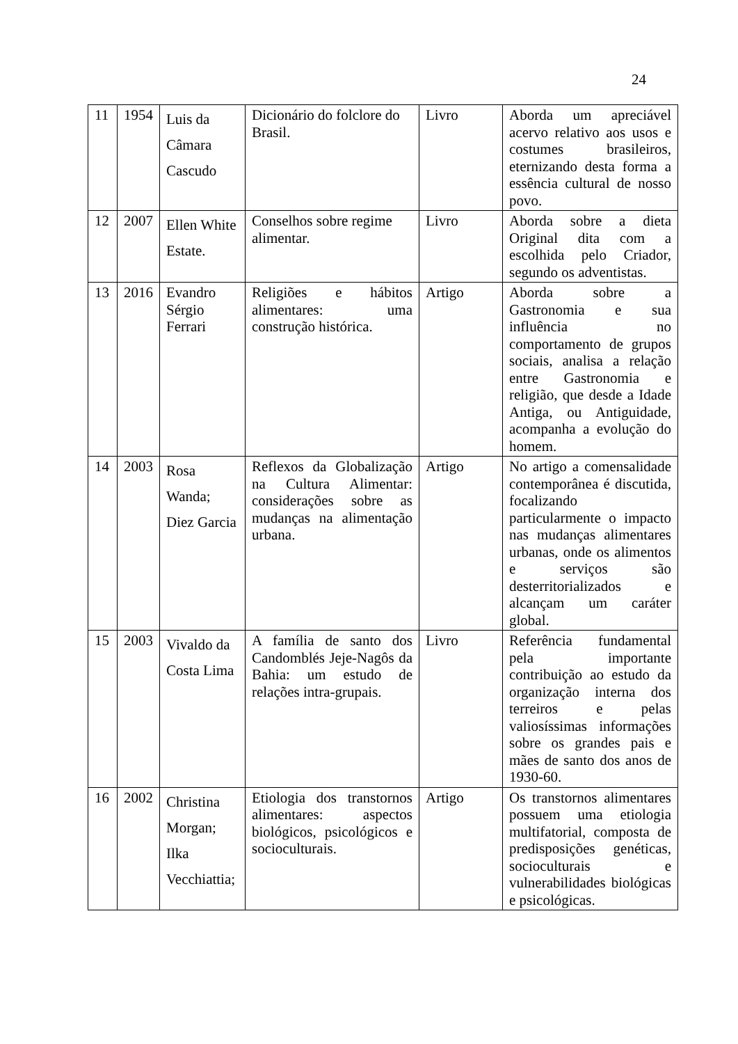24
| 11 | 1954 | Luis da Câmara Cascudo | Dicionário do folclore do Brasil. | Livro | Aborda um apreciável acervo relativo aos usos e costumes brasileiros, eternizando desta forma a essência cultural de nosso povo. |
| 12 | 2007 | Ellen White Estate. | Conselhos sobre regime alimentar. | Livro | Aborda sobre a dieta Original dita com a escolhida pelo Criador, segundo os adventistas. |
| 13 | 2016 | Evandro Sérgio Ferrari | Religiões e hábitos alimentares: uma construção histórica. | Artigo | Aborda sobre a Gastronomia e sua influência no comportamento de grupos sociais, analisa a relação entre Gastronomia e religião, que desde a Idade Antiga, ou Antiguidade, acompanha a evolução do homem. |
| 14 | 2003 | Rosa Wanda; Diez Garcia | Reflexos da Globalização na Cultura Alimentar: considerações sobre as mudanças na alimentação urbana. | Artigo | No artigo a comensalidade contemporânea é discutida, focalizando particularmente o impacto nas mudanças alimentares urbanas, onde os alimentos e serviços são desterritorializados e alcançam um caráter global. |
| 15 | 2003 | Vivaldo da Costa Lima | A família de santo dos Candomblés Jeje-Nagôs da Bahia: um estudo de relações intra-grupais. | Livro | Referência fundamental pela importante contribuição ao estudo da organização interna dos terreiros e pelas valiosíssimas informações sobre os grandes pais e mães de santo dos anos de 1930-60. |
| 16 | 2002 | Christina Morgan; Ilka Vecchiattia; | Etiologia dos transtornos alimentares: aspectos biológicos, psicológicos e socioculturais. | Artigo | Os transtornos alimentares possuem uma etiologia multifatorial, composta de predisposições genéticas, socioculturais e vulnerabilidades biológicas e psicológicas. |